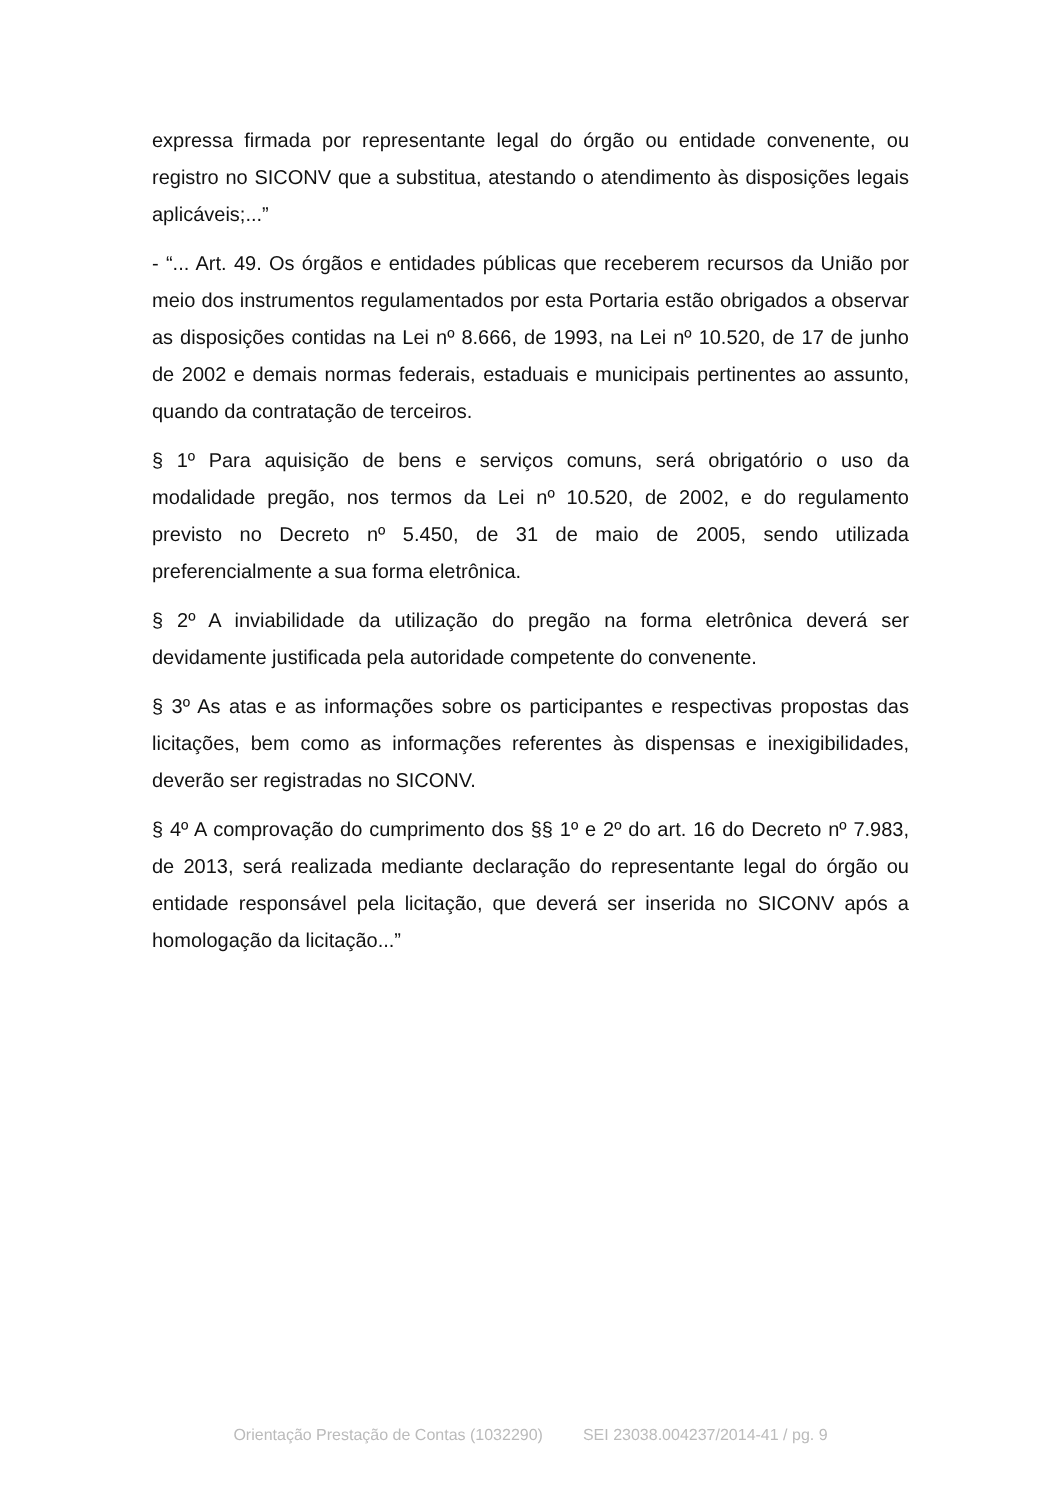expressa firmada por representante legal do órgão ou entidade convenente, ou registro no SICONV que a substitua, atestando o atendimento às disposições legais aplicáveis;...”
- “... Art. 49. Os órgãos e entidades públicas que receberem recursos da União por meio dos instrumentos regulamentados por esta Portaria estão obrigados a observar as disposições contidas na Lei nº 8.666, de 1993, na Lei nº 10.520, de 17 de junho de 2002 e demais normas federais, estaduais e municipais pertinentes ao assunto, quando da contratação de terceiros.
§ 1º Para aquisição de bens e serviços comuns, será obrigatório o uso da modalidade pregão, nos termos da Lei nº 10.520, de 2002, e do regulamento previsto no Decreto nº 5.450, de 31 de maio de 2005, sendo utilizada preferencialmente a sua forma eletrônica.
§ 2º A inviabilidade da utilização do pregão na forma eletrônica deverá ser devidamente justificada pela autoridade competente do convenente.
§ 3º As atas e as informações sobre os participantes e respectivas propostas das licitações, bem como as informações referentes às dispensas e inexigibilidades, deverão ser registradas no SICONV.
§ 4º A comprovação do cumprimento dos §§ 1º e 2º do art. 16 do Decreto nº 7.983, de 2013, será realizada mediante declaração do representante legal do órgão ou entidade responsável pela licitação, que deverá ser inserida no SICONV após a homologação da licitação...”
Orientação Prestação de Contas (1032290) SEI 23038.004237/2014-41 / pg. 9